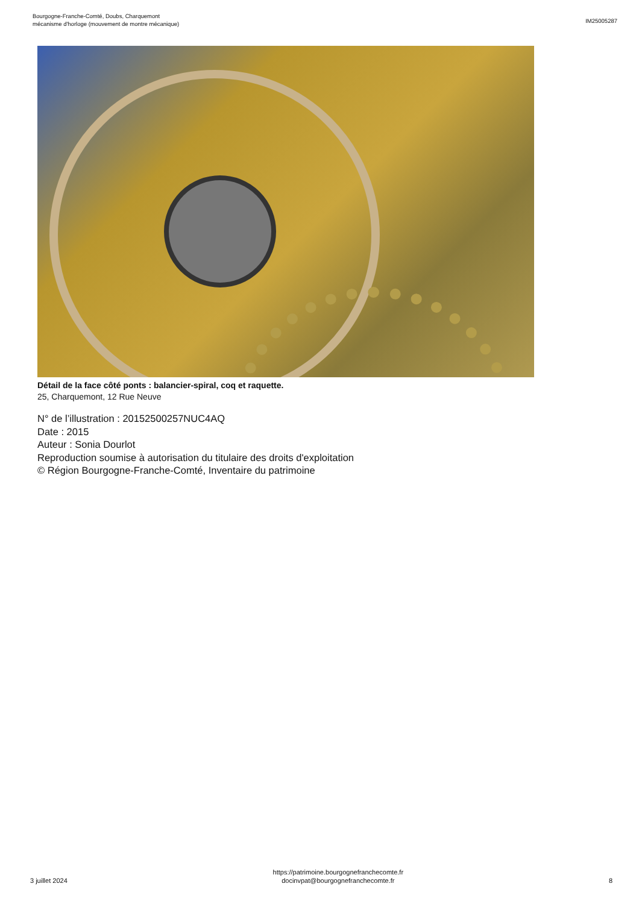Bourgogne-Franche-Comté, Doubs, Charquemont
mécanisme d'horloge (mouvement de montre mécanique)
IM25005287
Détail de la face côté ponts : balancier-spiral, coq et raquette.
25, Charquemont, 12 Rue Neuve
N° de l’illustration : 20152500257NUC4AQ
Date : 2015
Auteur : Sonia Dourlot
Reproduction soumise à autorisation du titulaire des droits d'exploitation
© Région Bourgogne-Franche-Comté, Inventaire du patrimoine
3 juillet 2024
https://patrimoine.bourgognefranchecomte.fr
docinvpat@bourgognefranchecomte.fr
8